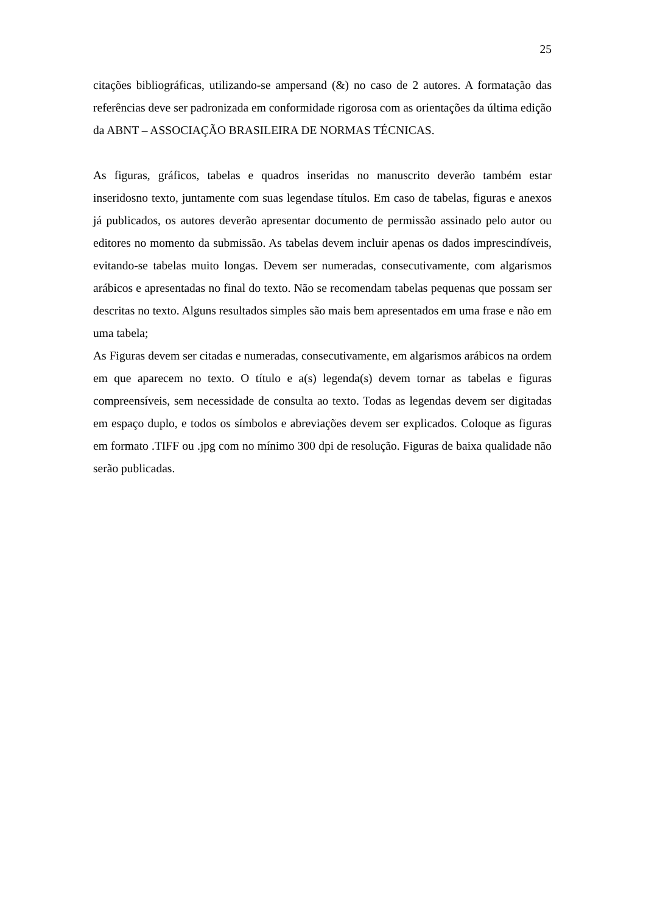25
citações bibliográficas, utilizando-se ampersand (&) no caso de 2 autores. A formatação das referências deve ser padronizada em conformidade rigorosa com as orientações da última edição da ABNT – ASSOCIAÇÃO BRASILEIRA DE NORMAS TÉCNICAS.
As figuras, gráficos, tabelas e quadros inseridas no manuscrito deverão também estar inseridosno texto, juntamente com suas legendase títulos. Em caso de tabelas, figuras e anexos já publicados, os autores deverão apresentar documento de permissão assinado pelo autor ou editores no momento da submissão. As tabelas devem incluir apenas os dados imprescindíveis, evitando-se tabelas muito longas. Devem ser numeradas, consecutivamente, com algarismos arábicos e apresentadas no final do texto. Não se recomendam tabelas pequenas que possam ser descritas no texto. Alguns resultados simples são mais bem apresentados em uma frase e não em uma tabela;
As Figuras devem ser citadas e numeradas, consecutivamente, em algarismos arábicos na ordem em que aparecem no texto. O título e a(s) legenda(s) devem tornar as tabelas e figuras compreensíveis, sem necessidade de consulta ao texto. Todas as legendas devem ser digitadas em espaço duplo, e todos os símbolos e abreviações devem ser explicados. Coloque as figuras em formato .TIFF ou .jpg com no mínimo 300 dpi de resolução. Figuras de baixa qualidade não serão publicadas.